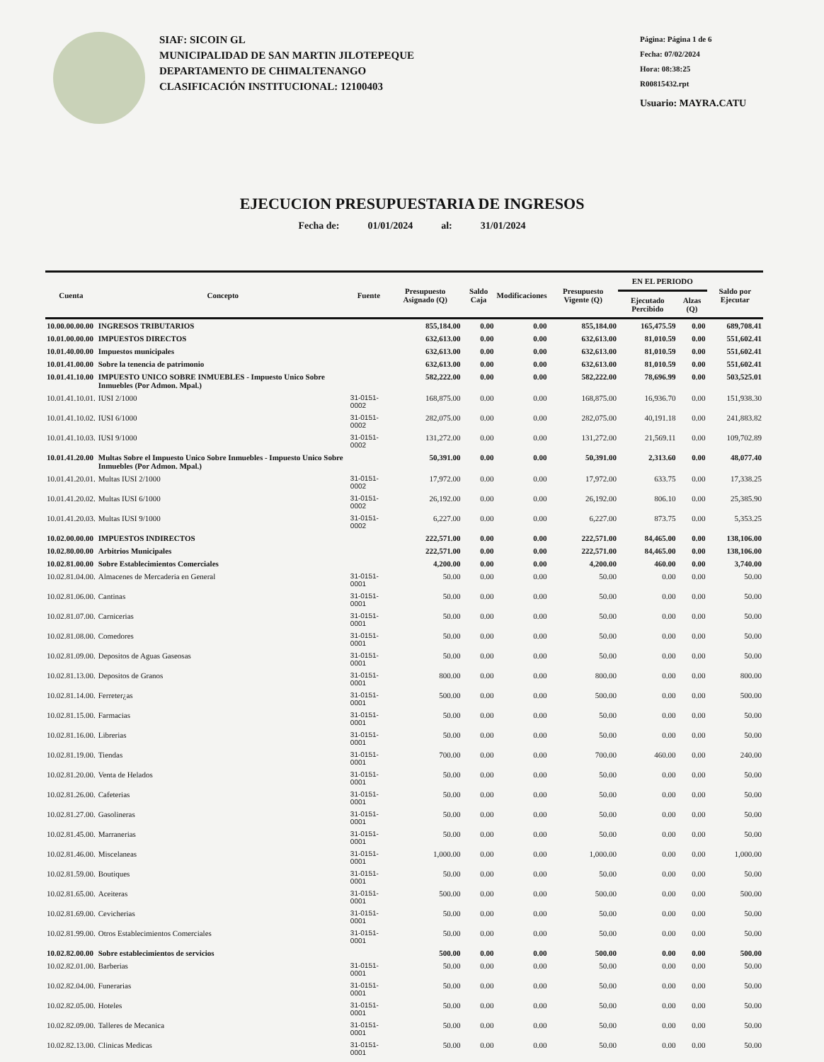SIAF: SICOIN GL
MUNICIPALIDAD DE SAN MARTIN JILOTEPEQUE
DEPARTAMENTO DE CHIMALTENANGO
CLASIFICACIÓN INSTITUCIONAL: 12100403
Página: Página 1 de 6
Fecha: 07/02/2024
Hora: 08:38:25
R00815432.rpt
Usuario: MAYRA.CATU
EJECUCION PRESUPUESTARIA DE INGRESOS
Fecha de: 01/01/2024 al: 31/01/2024
| Cuenta | Concepto | Fuente | Presupuesto Asignado (Q) | Saldo Caja | Modificaciones | Presupuesto Vigente (Q) | EN EL PERIODO | | Saldo por Ejecutar |
| --- | --- | --- | --- | --- | --- | --- | --- | --- | --- |
| | | | | | | | Ejecutado Percibido | Alzas (Q) | |
| 10.00.00.00.00 | INGRESOS TRIBUTARIOS | | 855,184.00 | 0.00 | 0.00 | 855,184.00 | 165,475.59 | 0.00 | 689,708.41 |
| 10.01.00.00.00 | IMPUESTOS DIRECTOS | | 632,613.00 | 0.00 | 0.00 | 632,613.00 | 81,010.59 | 0.00 | 551,602.41 |
| 10.01.40.00.00 | Impuestos municipales | | 632,613.00 | 0.00 | 0.00 | 632,613.00 | 81,010.59 | 0.00 | 551,602.41 |
| 10.01.41.00.00 | Sobre la tenencia de patrimonio | | 632,613.00 | 0.00 | 0.00 | 632,613.00 | 81,010.59 | 0.00 | 551,602.41 |
| 10.01.41.10.00 | IMPUESTO UNICO SOBRE INMUEBLES - Impuesto Unico Sobre Inmuebles (Por Admon. Mpal.) | | 582,222.00 | 0.00 | 0.00 | 582,222.00 | 78,696.99 | 0.00 | 503,525.01 |
| 10.01.41.10.01. | IUSI 2/1000 | 31-0151-0002 | 168,875.00 | 0.00 | 0.00 | 168,875.00 | 16,936.70 | 0.00 | 151,938.30 |
| 10.01.41.10.02. | IUSI 6/1000 | 31-0151-0002 | 282,075.00 | 0.00 | 0.00 | 282,075.00 | 40,191.18 | 0.00 | 241,883.82 |
| 10.01.41.10.03. | IUSI 9/1000 | 31-0151-0002 | 131,272.00 | 0.00 | 0.00 | 131,272.00 | 21,569.11 | 0.00 | 109,702.89 |
| 10.01.41.20.00 | Multas Sobre el Impuesto Unico Sobre Inmuebles - Impuesto Unico Sobre Inmuebles (Por Admon. Mpal.) | | 50,391.00 | 0.00 | 0.00 | 50,391.00 | 2,313.60 | 0.00 | 48,077.40 |
| 10.01.41.20.01. | Multas IUSI 2/1000 | 31-0151-0002 | 17,972.00 | 0.00 | 0.00 | 17,972.00 | 633.75 | 0.00 | 17,338.25 |
| 10.01.41.20.02. | Multas IUSI 6/1000 | 31-0151-0002 | 26,192.00 | 0.00 | 0.00 | 26,192.00 | 806.10 | 0.00 | 25,385.90 |
| 10.01.41.20.03. | Multas IUSI 9/1000 | 31-0151-0002 | 6,227.00 | 0.00 | 0.00 | 6,227.00 | 873.75 | 0.00 | 5,353.25 |
| 10.02.00.00.00 | IMPUESTOS INDIRECTOS | | 222,571.00 | 0.00 | 0.00 | 222,571.00 | 84,465.00 | 0.00 | 138,106.00 |
| 10.02.80.00.00 | Arbitrios Municipales | | 222,571.00 | 0.00 | 0.00 | 222,571.00 | 84,465.00 | 0.00 | 138,106.00 |
| 10.02.81.00.00 | Sobre Establecimientos Comerciales | | 4,200.00 | 0.00 | 0.00 | 4,200.00 | 460.00 | 0.00 | 3,740.00 |
| 10.02.81.04.00. | Almacenes de Mercaderia en General | 31-0151-0001 | 50.00 | 0.00 | 0.00 | 50.00 | 0.00 | 0.00 | 50.00 |
| 10.02.81.06.00. | Cantinas | 31-0151-0001 | 50.00 | 0.00 | 0.00 | 50.00 | 0.00 | 0.00 | 50.00 |
| 10.02.81.07.00. | Carnicerias | 31-0151-0001 | 50.00 | 0.00 | 0.00 | 50.00 | 0.00 | 0.00 | 50.00 |
| 10.02.81.08.00. | Comedores | 31-0151-0001 | 50.00 | 0.00 | 0.00 | 50.00 | 0.00 | 0.00 | 50.00 |
| 10.02.81.09.00. | Depositos de Aguas Gaseosas | 31-0151-0001 | 50.00 | 0.00 | 0.00 | 50.00 | 0.00 | 0.00 | 50.00 |
| 10.02.81.13.00. | Depositos de Granos | 31-0151-0001 | 800.00 | 0.00 | 0.00 | 800.00 | 0.00 | 0.00 | 800.00 |
| 10.02.81.14.00. | Ferreter¿as | 31-0151-0001 | 500.00 | 0.00 | 0.00 | 500.00 | 0.00 | 0.00 | 500.00 |
| 10.02.81.15.00. | Farmacias | 31-0151-0001 | 50.00 | 0.00 | 0.00 | 50.00 | 0.00 | 0.00 | 50.00 |
| 10.02.81.16.00. | Librerias | 31-0151-0001 | 50.00 | 0.00 | 0.00 | 50.00 | 0.00 | 0.00 | 50.00 |
| 10.02.81.19.00. | Tiendas | 31-0151-0001 | 700.00 | 0.00 | 0.00 | 700.00 | 460.00 | 0.00 | 240.00 |
| 10.02.81.20.00. | Venta de Helados | 31-0151-0001 | 50.00 | 0.00 | 0.00 | 50.00 | 0.00 | 0.00 | 50.00 |
| 10.02.81.26.00. | Cafeterias | 31-0151-0001 | 50.00 | 0.00 | 0.00 | 50.00 | 0.00 | 0.00 | 50.00 |
| 10.02.81.27.00. | Gasolineras | 31-0151-0001 | 50.00 | 0.00 | 0.00 | 50.00 | 0.00 | 0.00 | 50.00 |
| 10.02.81.45.00. | Marranerias | 31-0151-0001 | 50.00 | 0.00 | 0.00 | 50.00 | 0.00 | 0.00 | 50.00 |
| 10.02.81.46.00. | Miscelaneas | 31-0151-0001 | 1,000.00 | 0.00 | 0.00 | 1,000.00 | 0.00 | 0.00 | 1,000.00 |
| 10.02.81.59.00. | Boutiques | 31-0151-0001 | 50.00 | 0.00 | 0.00 | 50.00 | 0.00 | 0.00 | 50.00 |
| 10.02.81.65.00. | Aceiteras | 31-0151-0001 | 500.00 | 0.00 | 0.00 | 500.00 | 0.00 | 0.00 | 500.00 |
| 10.02.81.69.00. | Cevicherias | 31-0151-0001 | 50.00 | 0.00 | 0.00 | 50.00 | 0.00 | 0.00 | 50.00 |
| 10.02.81.99.00. | Otros Establecimientos Comerciales | 31-0151-0001 | 50.00 | 0.00 | 0.00 | 50.00 | 0.00 | 0.00 | 50.00 |
| 10.02.82.00.00 | Sobre establecimientos de servicios | | 500.00 | 0.00 | 0.00 | 500.00 | 0.00 | 0.00 | 500.00 |
| 10.02.82.01.00. | Barberias | 31-0151-0001 | 50.00 | 0.00 | 0.00 | 50.00 | 0.00 | 0.00 | 50.00 |
| 10.02.82.04.00. | Funerarias | 31-0151-0001 | 50.00 | 0.00 | 0.00 | 50.00 | 0.00 | 0.00 | 50.00 |
| 10.02.82.05.00. | Hoteles | 31-0151-0001 | 50.00 | 0.00 | 0.00 | 50.00 | 0.00 | 0.00 | 50.00 |
| 10.02.82.09.00. | Talleres de Mecanica | 31-0151-0001 | 50.00 | 0.00 | 0.00 | 50.00 | 0.00 | 0.00 | 50.00 |
| 10.02.82.13.00. | Clinicas Medicas | 31-0151-0001 | 50.00 | 0.00 | 0.00 | 50.00 | 0.00 | 0.00 | 50.00 |